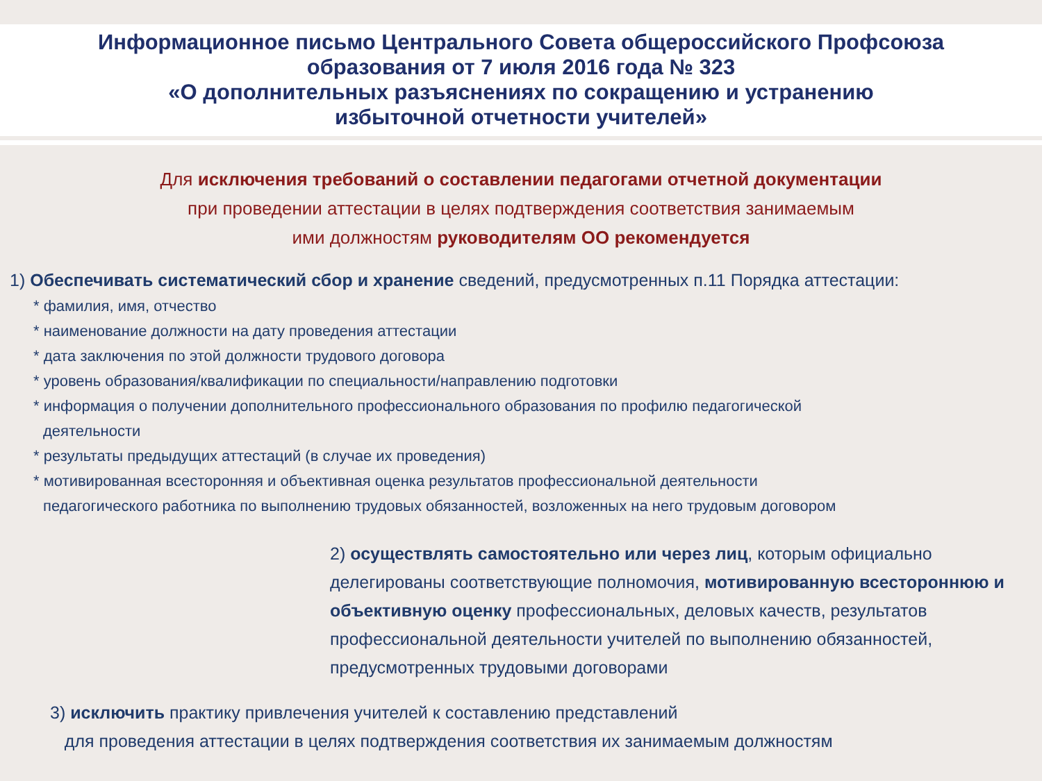Информационное письмо Центрального Совета общероссийского Профсоюза
образования от 7 июля 2016 года № 323
«О дополнительных разъяснениях по сокращению и устранению
избыточной отчетности учителей»
Для исключения требований о составлении педагогами отчетной документации
при проведении аттестации в целях подтверждения соответствия занимаемым
ими должностям руководителям ОО рекомендуется
1) Обеспечивать систематический сбор и хранение сведений, предусмотренных п.11 Порядка аттестации:
* фамилия, имя, отчество
* наименование должности на дату проведения аттестации
* дата заключения по этой должности трудового договора
* уровень образования/квалификации по специальности/направлению подготовки
* информация о получении дополнительного профессионального образования по профилю педагогической
деятельности
* результаты предыдущих аттестаций (в случае их проведения)
* мотивированная всесторонняя и объективная оценка результатов профессиональной деятельности
педагогического работника по выполнению трудовых обязанностей, возложенных на него трудовым договором
2) осуществлять самостоятельно или через лиц, которым официально делегированы соответствующие полномочия, мотивированную всестороннюю и объективную оценку профессиональных, деловых качеств, результатов профессиональной деятельности учителей по выполнению обязанностей, предусмотренных трудовыми договорами
3) исключить практику привлечения учителей к составлению представлений
для проведения аттестации в целях подтверждения соответствия их занимаемым должностям